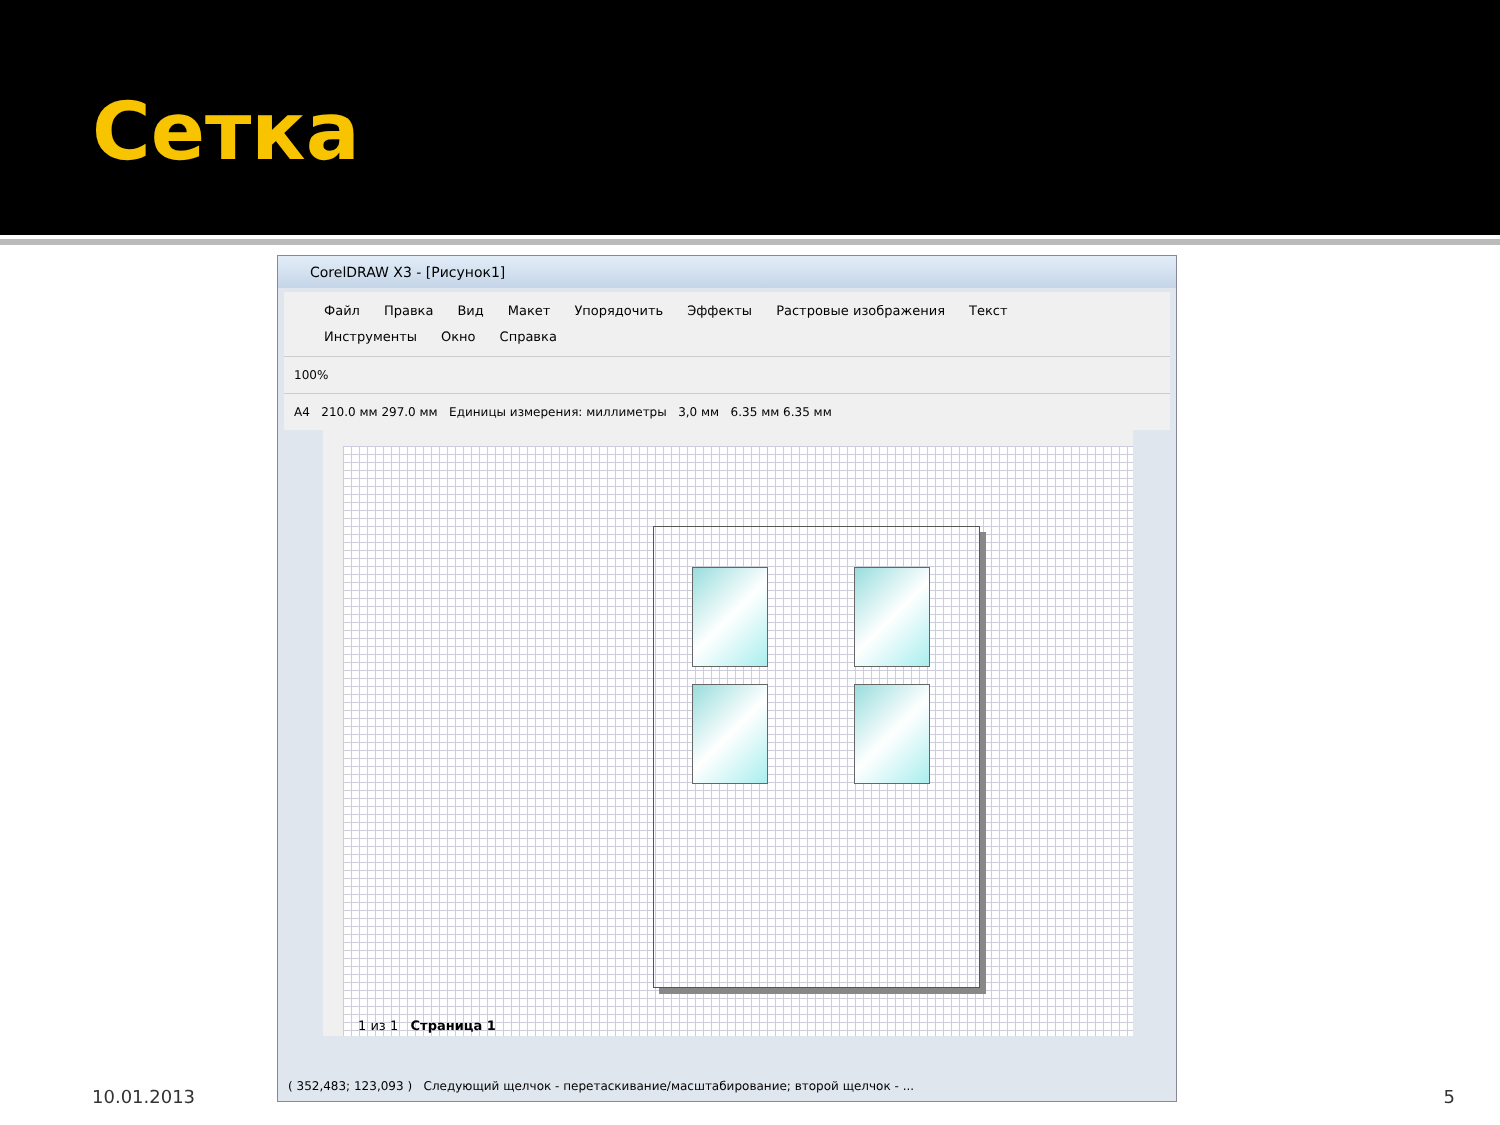Сетка
CorelDRAW X3 - [Рисунок1]
Файл Правка Вид Макет Упорядочить Эффекты Растровые изображения Текст
Инструменты Окно Справка
100%
A4 210.0 мм 297.0 мм Единицы измерения: миллиметры 3,0 мм 6.35 мм 6.35 мм
1 из 1 Страница 1
( 352,483; 123,093 ) Следующий щелчок - перетаскивание/масштабирование; второй щелчок - ...
10.01.2013 5